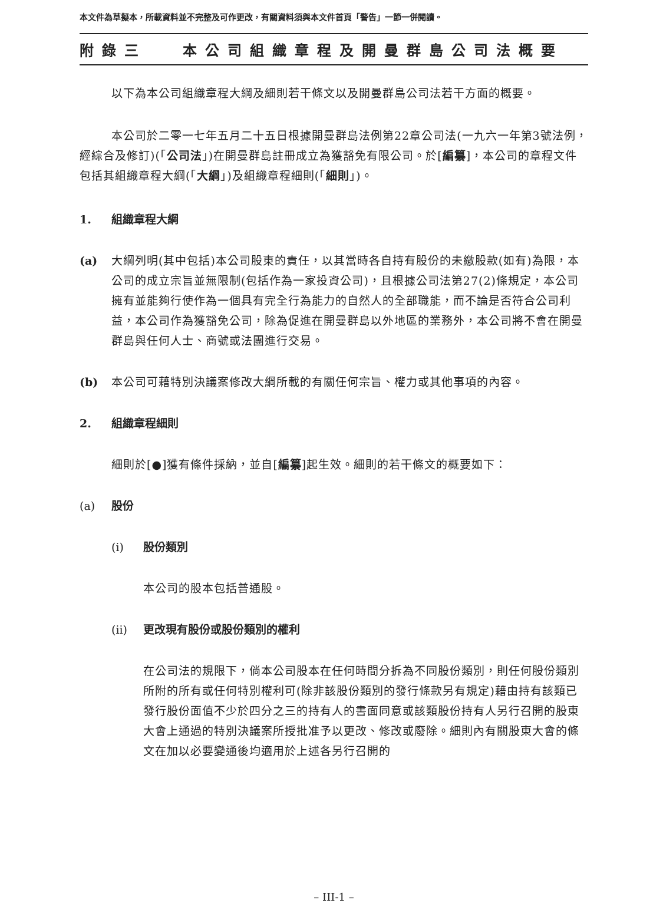本文件為草擬本，所載資料並不完整及可作更改，有關資料須與本文件首頁「警告」一節一併閱讀。
附錄三 本公司組織章程及開曼群島公司法概要
以下為本公司組織章程大綱及細則若干條文以及開曼群島公司法若干方面的概要。
本公司於二零一七年五月二十五日根據開曼群島法例第22章公司法(一九六一年第3號法例，經綜合及修訂)(「公司法」)在開曼群島註冊成立為獲豁免有限公司。於[編纂]，本公司的章程文件包括其組織章程大綱(「大綱」)及組織章程細則(「細則」)。
1. 組織章程大綱
(a)
大綱列明(其中包括)本公司股東的責任，以其當時各自持有股份的未繳股款(如有)為限，本公司的成立宗旨並無限制(包括作為一家投資公司)，且根據公司法第27(2)條規定，本公司擁有並能夠行使作為一個具有完全行為能力的自然人的全部職能，而不論是否符合公司利益，本公司作為獲豁免公司，除為促進在開曼群島以外地區的業務外，本公司將不會在開曼群島與任何人士、商號或法團進行交易。
(b)
本公司可藉特別決議案修改大綱所載的有關任何宗旨、權力或其他事項的內容。
2. 組織章程細則
細則於[●]獲有條件採納，並自[編纂]起生效。細則的若干條文的概要如下：
(a) 股份
(i) 股份類別
本公司的股本包括普通股。
(ii) 更改現有股份或股份類別的權利
在公司法的規限下，倘本公司股本在任何時間分拆為不同股份類別，則任何股份類別所附的所有或任何特別權利可(除非該股份類別的發行條款另有規定)藉由持有該類已發行股份面值不少於四分之三的持有人的書面同意或該類股份持有人另行召開的股東大會上通過的特別決議案所授批准予以更改、修改或廢除。細則內有關股東大會的條文在加以必要變通後均適用於上述各另行召開的
– III-1 –